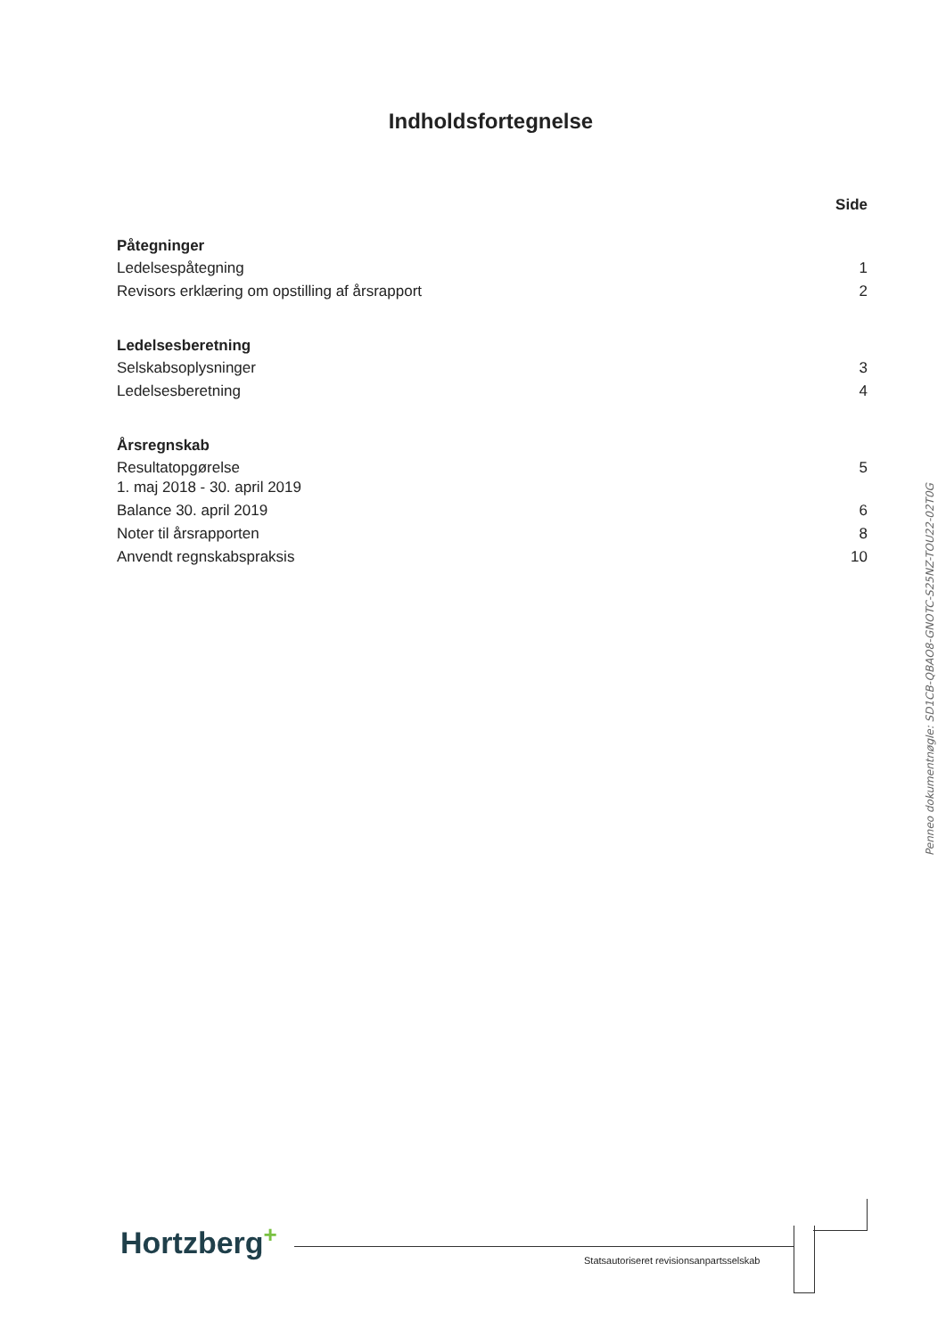Indholdsfortegnelse
Side
Påtegninger
Ledelsespåtegning 1
Revisors erklæring om opstilling af årsrapport 2
Ledelsesberetning
Selskabsoplysninger 3
Ledelsesberetning 4
Årsregnskab
Resultatopgørelse
1. maj 2018 - 30. april 2019 5
Balance 30. april 2019 6
Noter til årsrapporten 8
Anvendt regnskabspraksis 10
Penneo dokumentnøgle: SD1CB-QBAO8-GNOTC-S25NZ-TOU22-02T0G
Hortzberg<sup>+</sup>
Statsautoriseret revisionsanpartsselskab